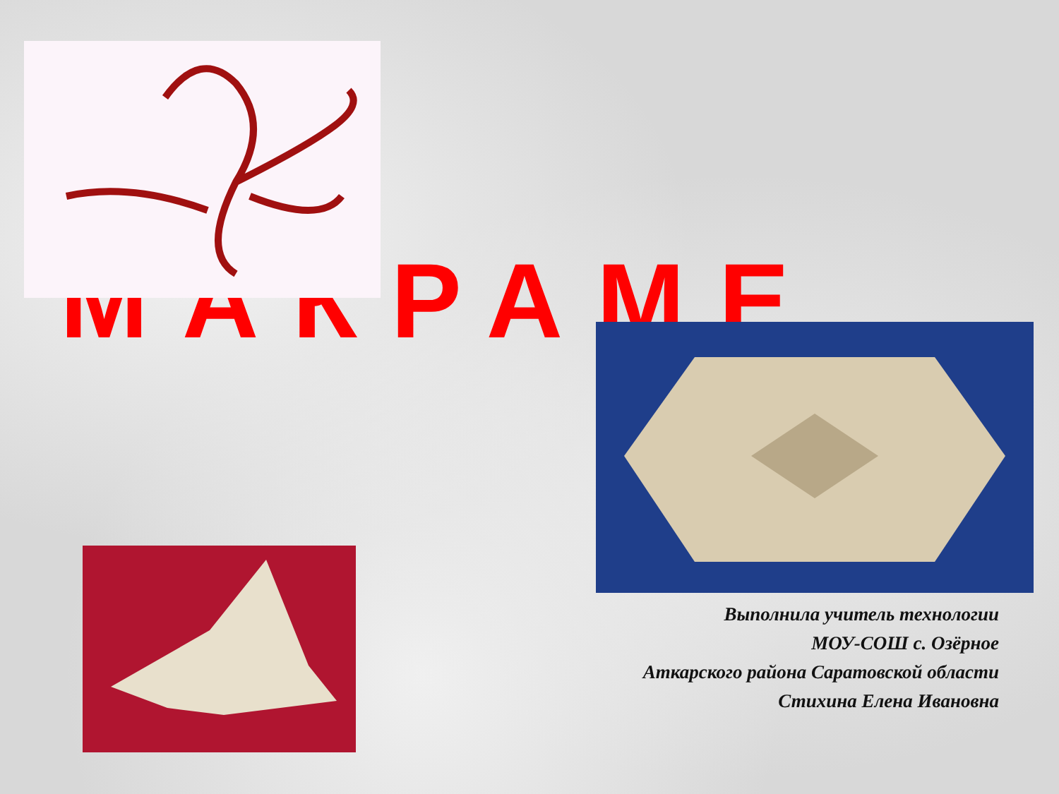МАКРАМЕ
Выполнила учитель технологии
МОУ-СОШ с. Озёрное
Аткарского района Саратовской области
Стихина Елена Ивановна